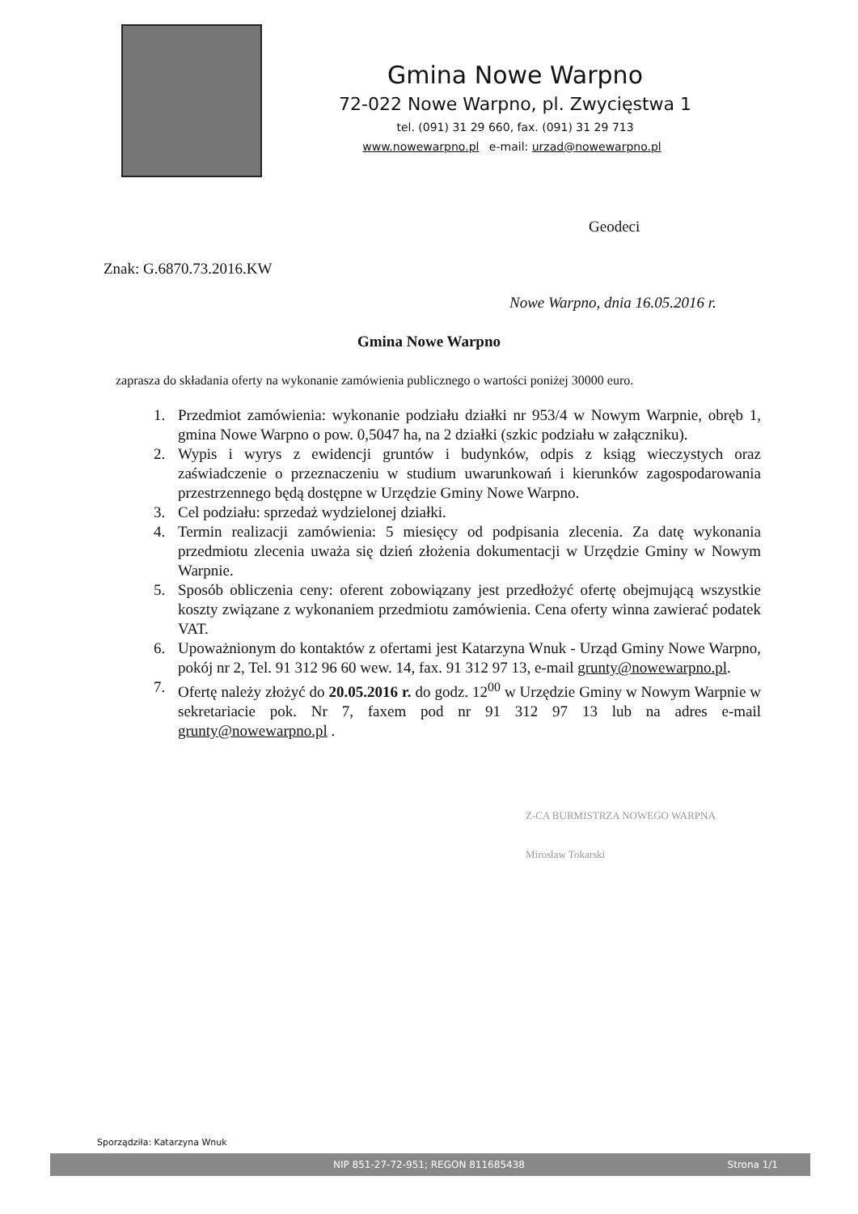Gmina Nowe Warpno
72-022 Nowe Warpno, pl. Zwycięstwa 1
tel. (091) 31 29 660, fax. (091) 31 29 713
www.nowewarpno.pl e-mail: urzad@nowewarpno.pl
Geodeci
Znak: G.6870.73.2016.KW
Nowe Warpno, dnia 16.05.2016 r.
Gmina Nowe Warpno
zaprasza do składania oferty na wykonanie zamówienia publicznego o wartości poniżej 30000 euro.
1. Przedmiot zamówienia: wykonanie podziału działki nr 953/4 w Nowym Warpnie, obręb 1, gmina Nowe Warpno o pow. 0,5047 ha, na 2 działki (szkic podziału w załączniku).
2. Wypis i wyrys z ewidencji gruntów i budynków, odpis z ksiąg wieczystych oraz zaświadczenie o przeznaczeniu w studium uwarunkowań i kierunków zagospodarowania przestrzennego będą dostępne w Urzędzie Gminy Nowe Warpno.
3. Cel podziału: sprzedaż wydzielonej działki.
4. Termin realizacji zamówienia: 5 miesięcy od podpisania zlecenia. Za datę wykonania przedmiotu zlecenia uważa się dzień złożenia dokumentacji w Urzędzie Gminy w Nowym Warpnie.
5. Sposób obliczenia ceny: oferent zobowiązany jest przedłożyć ofertę obejmującą wszystkie koszty związane z wykonaniem przedmiotu zamówienia. Cena oferty winna zawierać podatek VAT.
6. Upoważnionym do kontaktów z ofertami jest Katarzyna Wnuk - Urząd Gminy Nowe Warpno, pokój nr 2, Tel. 91 312 96 60 wew. 14, fax. 91 312 97 13, e-mail grunty@nowewarpno.pl.
7. Ofertę należy złożyć do 20.05.2016 r. do godz. 12<sup>00</sup> w Urzędzie Gminy w Nowym Warpnie w sekretariacie pok. Nr 7, faxem pod nr 91 312 97 13 lub na adres e-mail grunty@nowewarpno.pl .
Z-CA BURMISTRZA NOWEGO WARPNA
Mirosław Tokarski
Sporządziła: Katarzyna Wnuk
NIP 851-27-72-951; REGON 811685438 Strona 1/1